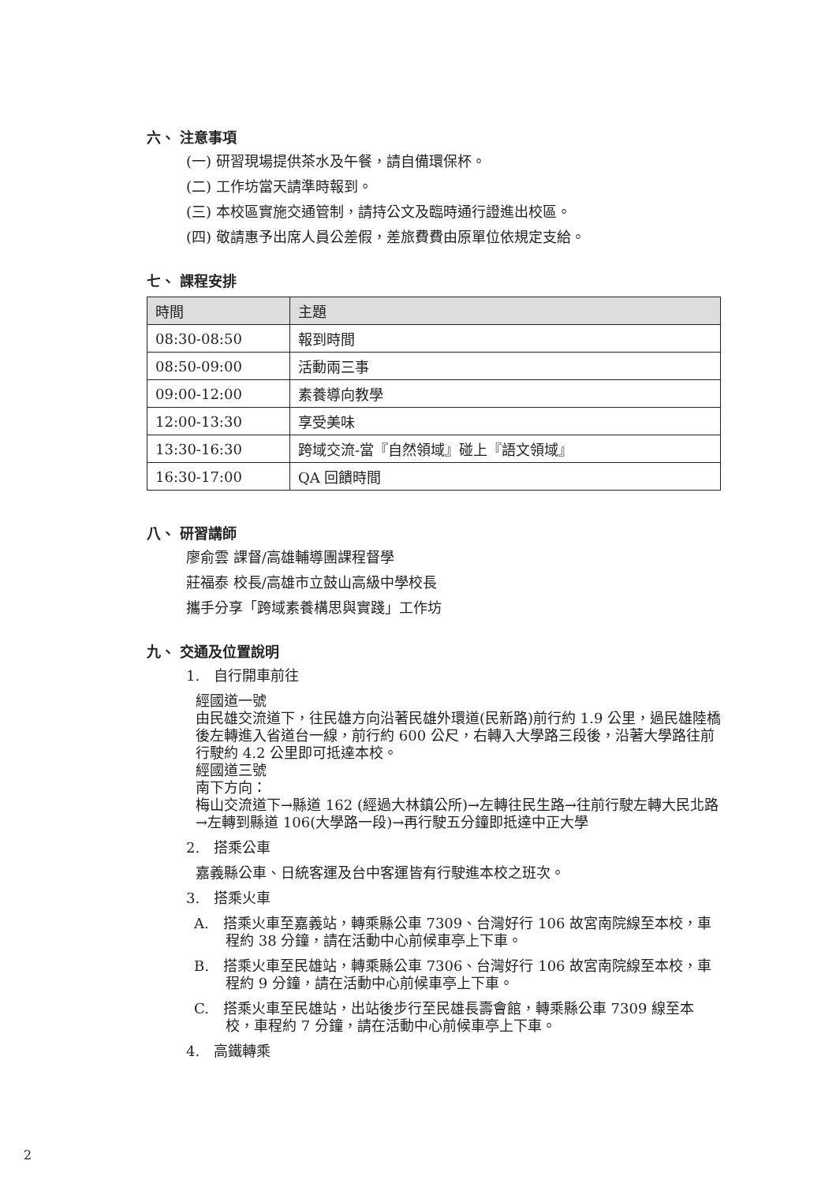六、 注意事項
(一) 研習現場提供茶水及午餐，請自備環保杯。
(二) 工作坊當天請準時報到。
(三) 本校區實施交通管制，請持公文及臨時通行證進出校區。
(四) 敬請惠予出席人員公差假，差旅費費由原單位依規定支給。
七、 課程安排
| 時間 | 主題 |
| --- | --- |
| 08:30-08:50 | 報到時間 |
| 08:50-09:00 | 活動兩三事 |
| 09:00-12:00 | 素養導向教學 |
| 12:00-13:30 | 享受美味 |
| 13:30-16:30 | 跨域交流-當『自然領域』碰上『語文領域』 |
| 16:30-17:00 | QA 回饋時間 |
八、 研習講師
廖俞雲 課督/高雄輔導團課程督學
莊福泰 校長/高雄市立鼓山高級中學校長
攜手分享「跨域素養構思與實踐」工作坊
九、 交通及位置說明
1.　自行開車前往
經國道一號
由民雄交流道下，往民雄方向沿著民雄外環道(民新路)前行約 1.9 公里，過民雄陸橋後左轉進入省道台一線，前行約 600 公尺，右轉入大學路三段後，沿著大學路往前行駛約 4.2 公里即可抵達本校。
經國道三號
南下方向：
梅山交流道下→縣道 162 (經過大林鎮公所)→左轉往民生路→往前行駛左轉大民北路→左轉到縣道 106(大學路一段)→再行駛五分鐘即抵達中正大學
2.　搭乘公車
嘉義縣公車、日統客運及台中客運皆有行駛進本校之班次。
3.　搭乘火車
A.　搭乘火車至嘉義站，轉乘縣公車 7309、台灣好行 106 故宮南院線至本校，車程約 38 分鐘，請在活動中心前候車亭上下車。
B.　搭乘火車至民雄站，轉乘縣公車 7306、台灣好行 106 故宮南院線至本校，車程約 9 分鐘，請在活動中心前候車亭上下車。
C.　搭乘火車至民雄站，出站後步行至民雄長壽會館，轉乘縣公車 7309 線至本校，車程約 7 分鐘，請在活動中心前候車亭上下車。
4.　高鐵轉乘
2